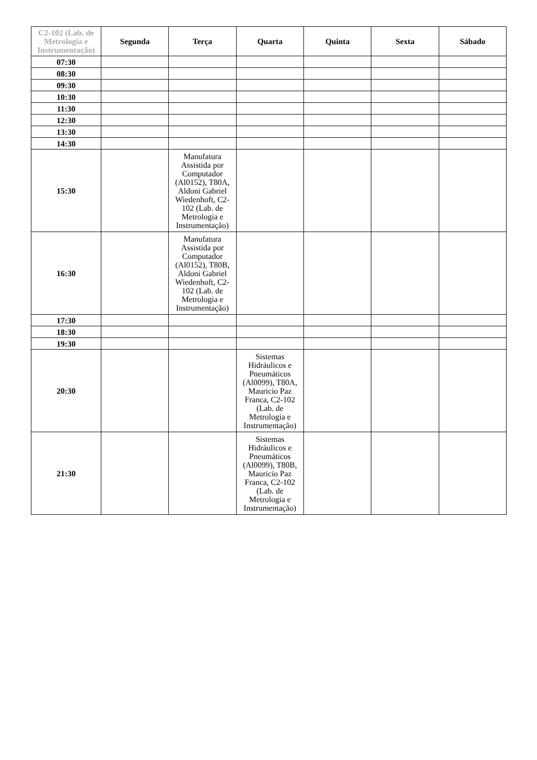| C2-102 (Lab. de Metrologia e Instrumentação) | Segunda | Terça | Quarta | Quinta | Sexta | Sábado |
| --- | --- | --- | --- | --- | --- | --- |
| 07:30 | | | | | | |
| 08:30 | | | | | | |
| 09:30 | | | | | | |
| 10:30 | | | | | | |
| 11:30 | | | | | | |
| 12:30 | | | | | | |
| 13:30 | | | | | | |
| 14:30 | | | | | | |
| 15:30 | | Manufatura Assistida por Computador (Al0152), T80A, Aldoni Gabriel Wiedenhoft, C2-102 (Lab. de Metrologia e Instrumentação) | | | | |
| 16:30 | | Manufatura Assistida por Computador (Al0152), T80B, Aldoni Gabriel Wiedenhoft, C2-102 (Lab. de Metrologia e Instrumentação) | | | | |
| 17:30 | | | | | | |
| 18:30 | | | | | | |
| 19:30 | | | | | | |
| 20:30 | | | Sistemas Hidráulicos e Pneumáticos (Al0099), T80A, Mauricio Paz Franca, C2-102 (Lab. de Metrologia e Instrumentação) | | | |
| 21:30 | | | Sistemas Hidráulicos e Pneumáticos (Al0099), T80B, Mauricio Paz Franca, C2-102 (Lab. de Metrologia e Instrumentação) | | | |